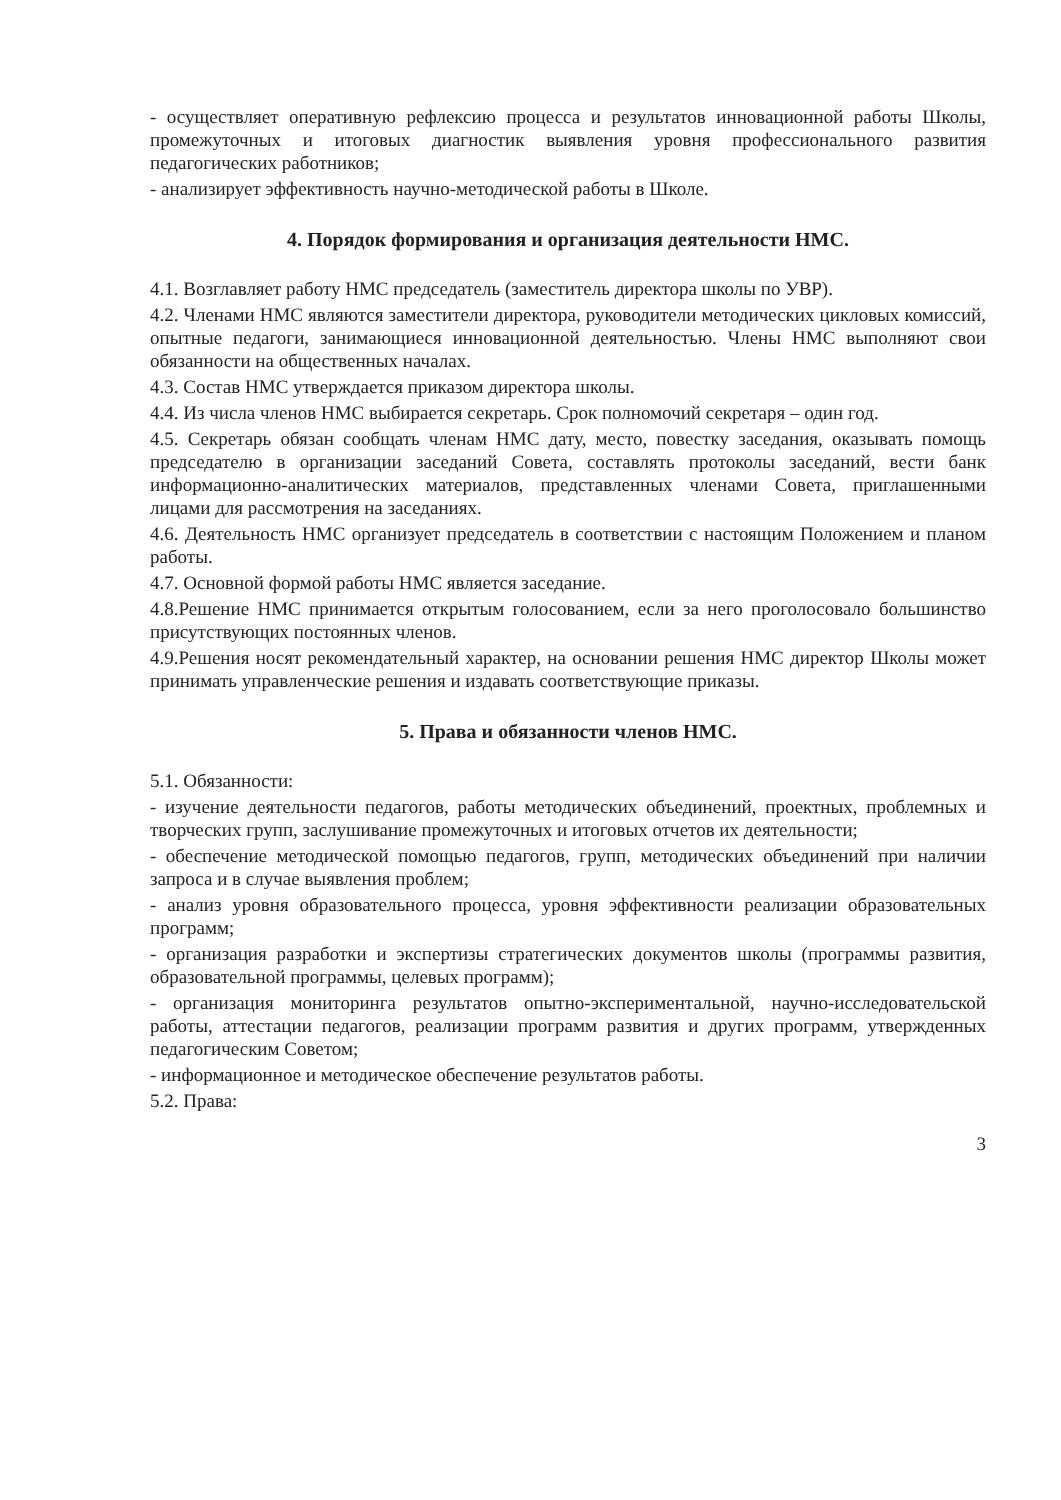- осуществляет оперативную рефлексию процесса и результатов инновационной работы Школы, промежуточных и итоговых диагностик выявления уровня профессионального развития педагогических работников;
- анализирует эффективность научно-методической работы в Школе.
4. Порядок формирования и организация деятельности НМС.
4.1. Возглавляет работу НМС председатель (заместитель директора школы по УВР).
4.2. Членами НМС являются заместители директора, руководители методических цикловых комиссий, опытные педагоги, занимающиеся инновационной деятельностью. Члены НМС выполняют свои обязанности на общественных началах.
4.3. Состав НМС утверждается приказом директора школы.
4.4. Из числа членов НМС выбирается секретарь. Срок полномочий секретаря – один год.
4.5. Секретарь обязан сообщать членам НМС дату, место, повестку заседания, оказывать помощь председателю в организации заседаний Совета, составлять протоколы заседаний, вести банк информационно-аналитических материалов, представленных членами Совета, приглашенными лицами для рассмотрения на заседаниях.
4.6. Деятельность НМС организует председатель в соответствии с настоящим Положением и планом работы.
4.7. Основной формой работы НМС является заседание.
4.8.Решение НМС принимается открытым голосованием, если за него проголосовало большинство присутствующих постоянных членов.
4.9.Решения носят рекомендательный характер, на основании решения НМС директор Школы может принимать управленческие решения и издавать соответствующие приказы.
5. Права и обязанности членов НМС.
5.1. Обязанности:
- изучение деятельности педагогов, работы методических объединений, проектных, проблемных и творческих групп, заслушивание промежуточных и итоговых отчетов их деятельности;
- обеспечение методической помощью педагогов, групп, методических объединений при наличии запроса и в случае выявления проблем;
- анализ уровня образовательного процесса, уровня эффективности реализации образовательных программ;
- организация разработки и экспертизы стратегических документов школы (программы развития, образовательной программы, целевых программ);
- организация мониторинга результатов опытно-экспериментальной, научно-исследовательской работы, аттестации педагогов, реализации программ развития и других программ, утвержденных педагогическим Советом;
- информационное и методическое обеспечение результатов работы.
5.2. Права:
3